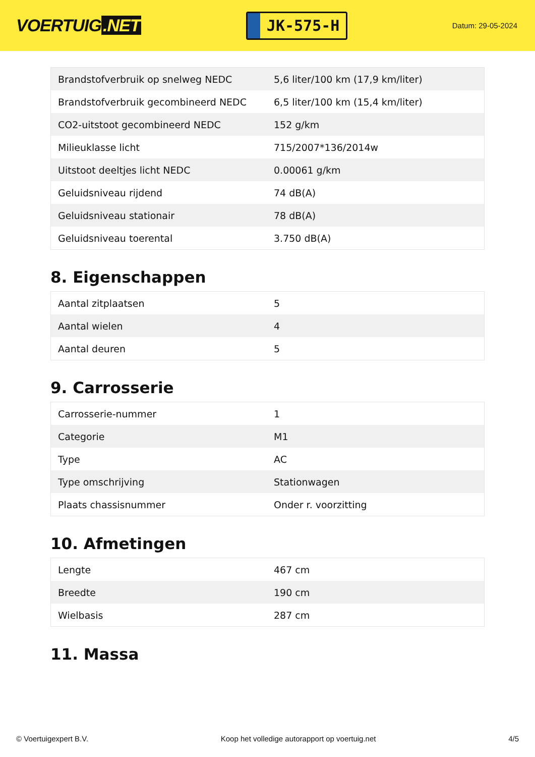VOERTUIG.NET
JK-575-H
Datum: 29-05-2024
| Brandstofverbruik op snelweg NEDC | 5,6 liter/100 km (17,9 km/liter) |
| Brandstofverbruik gecombineerd NEDC | 6,5 liter/100 km (15,4 km/liter) |
| CO2-uitstoot gecombineerd NEDC | 152 g/km |
| Milieuklasse licht | 715/2007*136/2014w |
| Uitstoot deeltjes licht NEDC | 0.00061 g/km |
| Geluidsniveau rijdend | 74 dB(A) |
| Geluidsniveau stationair | 78 dB(A) |
| Geluidsniveau toerental | 3.750 dB(A) |
8. Eigenschappen
| Aantal zitplaatsen | 5 |
| Aantal wielen | 4 |
| Aantal deuren | 5 |
9. Carrosserie
| Carrosserie-nummer | 1 |
| Categorie | M1 |
| Type | AC |
| Type omschrijving | Stationwagen |
| Plaats chassisnummer | Onder r. voorzitting |
10. Afmetingen
| Lengte | 467 cm |
| Breedte | 190 cm |
| Wielbasis | 287 cm |
11. Massa
© Voertuigexpert B.V. Koop het volledige autorapport op voertuig.net 4/5